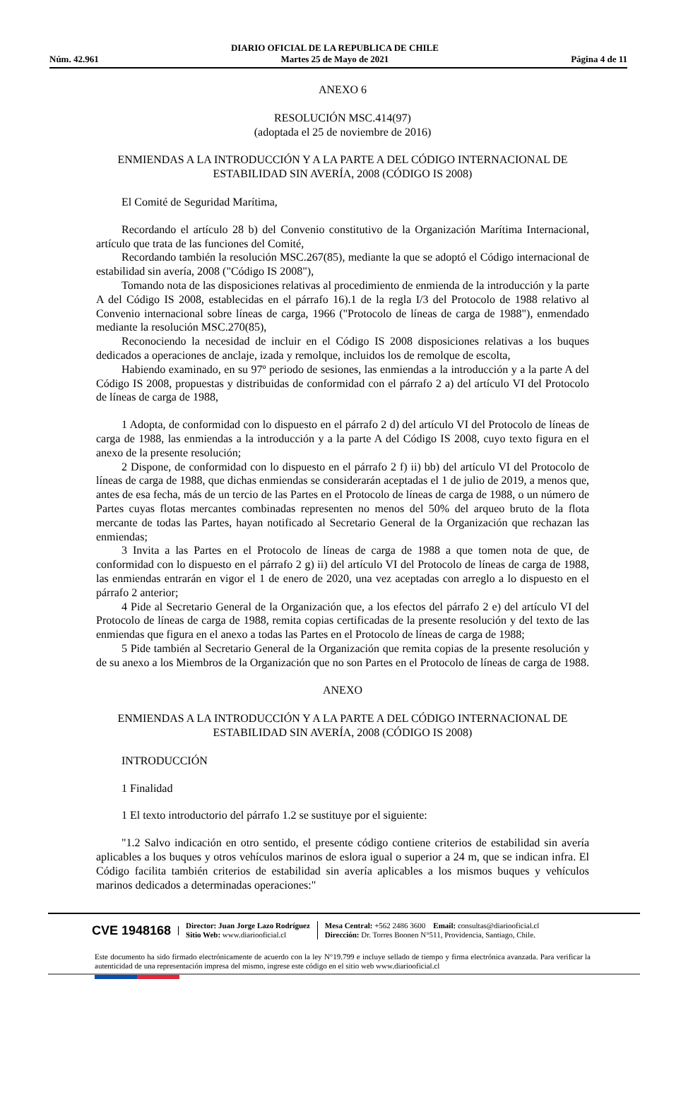Núm. 42.961 DIARIO OFICIAL DE LA REPUBLICA DE CHILE
Martes 25 de Mayo de 2021 Página 4 de 11
ANEXO 6
RESOLUCIÓN MSC.414(97)
(adoptada el 25 de noviembre de 2016)
ENMIENDAS A LA INTRODUCCIÓN Y A LA PARTE A DEL CÓDIGO INTERNACIONAL DE ESTABILIDAD SIN AVERÍA, 2008 (CÓDIGO IS 2008)
El Comité de Seguridad Marítima,
Recordando el artículo 28 b) del Convenio constitutivo de la Organización Marítima Internacional, artículo que trata de las funciones del Comité,
Recordando también la resolución MSC.267(85), mediante la que se adoptó el Código internacional de estabilidad sin avería, 2008 ("Código IS 2008"),
Tomando nota de las disposiciones relativas al procedimiento de enmienda de la introducción y la parte A del Código IS 2008, establecidas en el párrafo 16).1 de la regla I/3 del Protocolo de 1988 relativo al Convenio internacional sobre líneas de carga, 1966 ("Protocolo de líneas de carga de 1988"), enmendado mediante la resolución MSC.270(85),
Reconociendo la necesidad de incluir en el Código IS 2008 disposiciones relativas a los buques dedicados a operaciones de anclaje, izada y remolque, incluidos los de remolque de escolta,
Habiendo examinado, en su 97º periodo de sesiones, las enmiendas a la introducción y a la parte A del Código IS 2008, propuestas y distribuidas de conformidad con el párrafo 2 a) del artículo VI del Protocolo de líneas de carga de 1988,
1 Adopta, de conformidad con lo dispuesto en el párrafo 2 d) del artículo VI del Protocolo de líneas de carga de 1988, las enmiendas a la introducción y a la parte A del Código IS 2008, cuyo texto figura en el anexo de la presente resolución;
2 Dispone, de conformidad con lo dispuesto en el párrafo 2 f) ii) bb) del artículo VI del Protocolo de líneas de carga de 1988, que dichas enmiendas se considerarán aceptadas el 1 de julio de 2019, a menos que, antes de esa fecha, más de un tercio de las Partes en el Protocolo de líneas de carga de 1988, o un número de Partes cuyas flotas mercantes combinadas representen no menos del 50% del arqueo bruto de la flota mercante de todas las Partes, hayan notificado al Secretario General de la Organización que rechazan las enmiendas;
3 Invita a las Partes en el Protocolo de líneas de carga de 1988 a que tomen nota de que, de conformidad con lo dispuesto en el párrafo 2 g) ii) del artículo VI del Protocolo de líneas de carga de 1988, las enmiendas entrarán en vigor el 1 de enero de 2020, una vez aceptadas con arreglo a lo dispuesto en el párrafo 2 anterior;
4 Pide al Secretario General de la Organización que, a los efectos del párrafo 2 e) del artículo VI del Protocolo de líneas de carga de 1988, remita copias certificadas de la presente resolución y del texto de las enmiendas que figura en el anexo a todas las Partes en el Protocolo de líneas de carga de 1988;
5 Pide también al Secretario General de la Organización que remita copias de la presente resolución y de su anexo a los Miembros de la Organización que no son Partes en el Protocolo de líneas de carga de 1988.
ANEXO
ENMIENDAS A LA INTRODUCCIÓN Y A LA PARTE A DEL CÓDIGO INTERNACIONAL DE ESTABILIDAD SIN AVERÍA, 2008 (CÓDIGO IS 2008)
INTRODUCCIÓN
1 Finalidad
1 El texto introductorio del párrafo 1.2 se sustituye por el siguiente:
"1.2 Salvo indicación en otro sentido, el presente código contiene criterios de estabilidad sin avería aplicables a los buques y otros vehículos marinos de eslora igual o superior a 24 m, que se indican infra. El Código facilita también criterios de estabilidad sin avería aplicables a los mismos buques y vehículos marinos dedicados a determinadas operaciones:"
CVE 1948168
Director: Juan Jorge Lazo Rodríguez
Sitio Web: www.diariooficial.cl
Mesa Central: +562 2486 3600 Email: consultas@diariooficial.cl
Dirección: Dr. Torres Boonen N°511, Providencia, Santiago, Chile.
Este documento ha sido firmado electrónicamente de acuerdo con la ley N°19.799 e incluye sellado de tiempo y firma electrónica avanzada. Para verificar la autenticidad de una representación impresa del mismo, ingrese este código en el sitio web www.diariooficial.cl